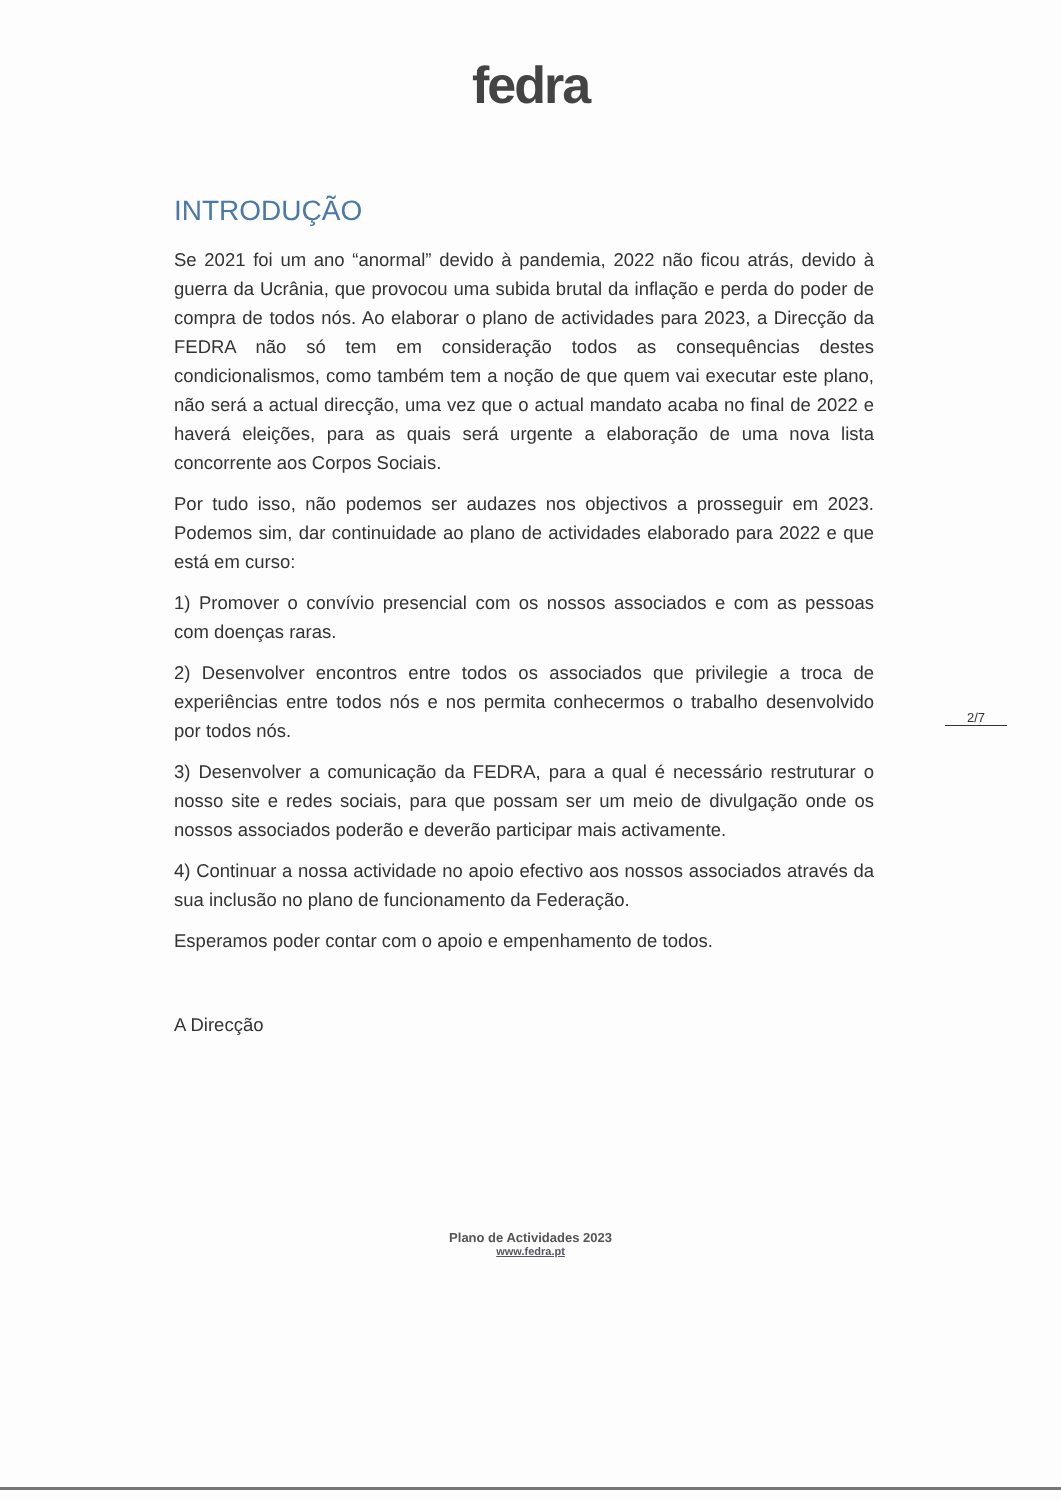fedra
INTRODUÇÃO
Se 2021 foi um ano “anormal” devido à pandemia, 2022 não ficou atrás, devido à guerra da Ucrânia, que provocou uma subida brutal da inflação e perda do poder de compra de todos nós. Ao elaborar o plano de actividades para 2023, a Direcção da FEDRA não só tem em consideração todos as consequências destes condicionalismos, como também tem a noção de que quem vai executar este plano, não será a actual direcção, uma vez que o actual mandato acaba no final de 2022 e haverá eleições, para as quais será urgente a elaboração de uma nova lista concorrente aos Corpos Sociais.
Por tudo isso, não podemos ser audazes nos objectivos a prosseguir em 2023. Podemos sim, dar continuidade ao plano de actividades elaborado para 2022 e que está em curso:
1) Promover o convívio presencial com os nossos associados e com as pessoas com doenças raras.
2) Desenvolver encontros entre todos os associados que privilegie a troca de experiências entre todos nós e nos permita conhecermos o trabalho desenvolvido por todos nós.
3) Desenvolver a comunicação da FEDRA, para a qual é necessário restruturar o nosso site e redes sociais, para que possam ser um meio de divulgação onde os nossos associados poderão e deverão participar mais activamente.
4) Continuar a nossa actividade no apoio efectivo aos nossos associados através da sua inclusão no plano de funcionamento da Federação.
Esperamos poder contar com o apoio e empenhamento de todos.
A Direcção
2/7
Plano de Actividades 2023
www.fedra.pt